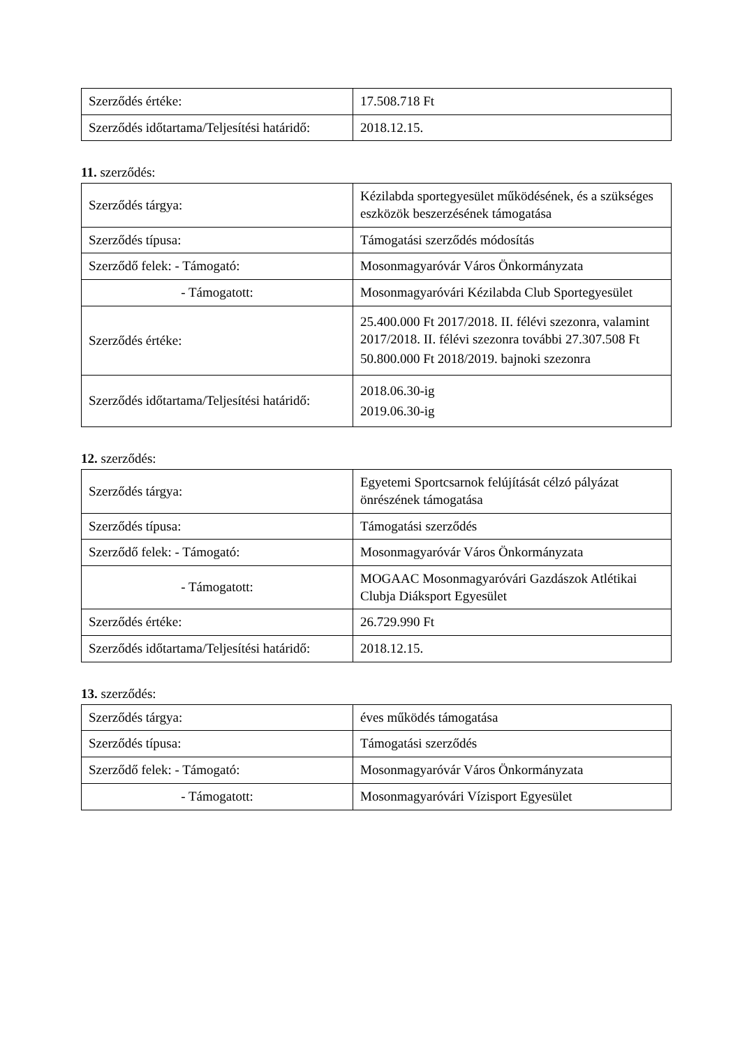| Szerződés értéke: | 17.508.718 Ft |
| Szerződés időtartama/Teljesítési határidő: | 2018.12.15. |
11. szerződés:
| Szerződés tárgya: | Kézilabda sportegyesület működésének, és a szükséges eszközök beszerzésének támogatása |
| Szerződés típusa: | Támogatási szerződés módosítás |
| Szerződő felek: - Támogató: | Mosonmagyaróvár Város Önkormányzata |
| - Támogatott: | Mosonmagyaróvári Kézilabda Club Sportegyesület |
| Szerződés értéke: | 25.400.000 Ft 2017/2018. II. félévi szezonra, valamint 2017/2018. II. félévi szezonra további 27.307.508 Ft 50.800.000 Ft 2018/2019. bajnoki szezonra |
| Szerződés időtartama/Teljesítési határidő: | 2018.06.30-ig 2019.06.30-ig |
12. szerződés:
| Szerződés tárgya: | Egyetemi Sportcsarnok felújítását célzó pályázat önrészének támogatása |
| Szerződés típusa: | Támogatási szerződés |
| Szerződő felek: - Támogató: | Mosonmagyaróvár Város Önkormányzata |
| - Támogatott: | MOGAAC Mosonmagyaróvári Gazdászok Atlétikai Clubja Diáksport Egyesület |
| Szerződés értéke: | 26.729.990 Ft |
| Szerződés időtartama/Teljesítési határidő: | 2018.12.15. |
13. szerződés:
| Szerződés tárgya: | éves működés támogatása |
| Szerződés típusa: | Támogatási szerződés |
| Szerződő felek: - Támogató: | Mosonmagyaróvár Város Önkormányzata |
| - Támogatott: | Mosonmagyaróvári Vízisport Egyesület |